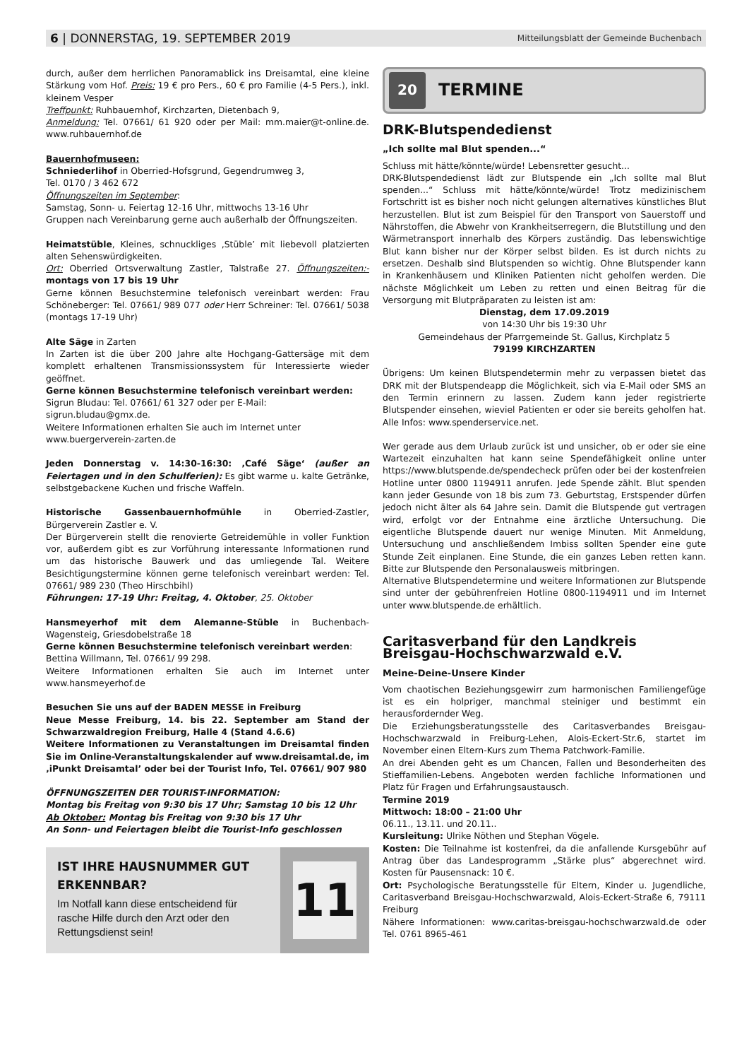6 | DONNERSTAG, 19. SEPTEMBER 2019 Mitteilungsblatt der Gemeinde Buchenbach
durch, außer dem herrlichen Panoramablick ins Dreisamtal, eine kleine Stärkung vom Hof. Preis: 19 € pro Pers., 60 € pro Familie (4-5 Pers.), inkl. kleinem Vesper
Treffpunkt: Ruhbauernhof, Kirchzarten, Dietenbach 9,
Anmeldung: Tel. 07661/ 61 920 oder per Mail: mm.maier@t-online.de. www.ruhbauernhof.de
Bauernhofmuseen:
Schniederlihof in Oberried-Hofsgrund, Gegendrumweg 3,
Tel. 0170 / 3 462 672
Öffnungszeiten im September:
Samstag, Sonn- u. Feiertag 12-16 Uhr, mittwochs 13-16 Uhr
Gruppen nach Vereinbarung gerne auch außerhalb der Öffnungszeiten.
Heimatstüble, Kleines, schnuckliges ‚Stüble’ mit liebevoll platzierten alten Sehenswürdigkeiten.
Ort: Oberried Ortsverwaltung Zastler, Talstraße 27. Öffnungszeiten:- montags von 17 bis 19 Uhr
Gerne können Besuchstermine telefonisch vereinbart werden: Frau Schöneberger: Tel. 07661/ 989 077 oder Herr Schreiner: Tel. 07661/ 5038 (montags 17-19 Uhr)
Alte Säge in Zarten
In Zarten ist die über 200 Jahre alte Hochgang-Gattersäge mit dem komplett erhaltenen Transmissionssystem für Interessierte wieder geöffnet.
Gerne können Besuchstermine telefonisch vereinbart werden:
Sigrun Bludau: Tel. 07661/ 61 327 oder per E-Mail:
sigrun.bludau@gmx.de.
Weitere Informationen erhalten Sie auch im Internet unter
www.buergerverein-zarten.de
Jeden Donnerstag v. 14:30-16:30: ‚Café Säge‘ (außer an Feiertagen und in den Schulferien): Es gibt warme u. kalte Getränke, selbstgebackene Kuchen und frische Waffeln.
Historische Gassenbauernhofmühle in Oberried-Zastler, Bürgerverein Zastler e. V.
Der Bürgerverein stellt die renovierte Getreidemühle in voller Funktion vor, außerdem gibt es zur Vorführung interessante Informationen rund um das historische Bauwerk und das umliegende Tal. Weitere Besichtigungstermine können gerne telefonisch vereinbart werden: Tel. 07661/ 989 230 (Theo Hirschbihl)
Führungen: 17-19 Uhr: Freitag, 4. Oktober, 25. Oktober
Hansmeyerhof mit dem Alemanne-Stüble in Buchenbach-Wagensteig, Griesdobelstraße 18
Gerne können Besuchstermine telefonisch vereinbart werden:
Bettina Willmann, Tel. 07661/ 99 298.
Weitere Informationen erhalten Sie auch im Internet unter www.hansmeyerhof.de
Besuchen Sie uns auf der BADEN MESSE in Freiburg
Neue Messe Freiburg, 14. bis 22. September am Stand der Schwarzwaldregion Freiburg, Halle 4 (Stand 4.6.6)
Weitere Informationen zu Veranstaltungen im Dreisamtal finden Sie im Online-Veranstaltungskalender auf www.dreisamtal.de, im ‚iPunkt Dreisamtal’ oder bei der Tourist Info, Tel. 07661/ 907 980
ÖFFNUNGSZEITEN DER TOURIST-INFORMATION:
Montag bis Freitag von 9:30 bis 17 Uhr; Samstag 10 bis 12 Uhr
Ab Oktober: Montag bis Freitag von 9:30 bis 17 Uhr
An Sonn- und Feiertagen bleibt die Tourist-Info geschlossen
IST IHRE HAUSNUMMER GUT ERKENNBAR?
Im Notfall kann diese entscheidend für rasche Hilfe durch den Arzt oder den Rettungsdienst sein!
11
20
TERMINE
DRK-Blutspendedienst
„Ich sollte mal Blut spenden...“
Schluss mit hätte/könnte/würde! Lebensretter gesucht...
DRK-Blutspendedienst lädt zur Blutspende ein „Ich sollte mal Blut spenden...“ Schluss mit hätte/könnte/würde! Trotz medizinischem Fortschritt ist es bisher noch nicht gelungen alternatives künstliches Blut herzustellen. Blut ist zum Beispiel für den Transport von Sauerstoff und Nährstoffen, die Abwehr von Krankheitserregern, die Blutstillung und den Wärmetransport innerhalb des Körpers zuständig. Das lebenswichtige Blut kann bisher nur der Körper selbst bilden. Es ist durch nichts zu ersetzen. Deshalb sind Blutspenden so wichtig. Ohne Blutspender kann in Krankenhäusern und Kliniken Patienten nicht geholfen werden. Die nächste Möglichkeit um Leben zu retten und einen Beitrag für die Versorgung mit Blutpräparaten zu leisten ist am:
Dienstag, dem 17.09.2019
von 14:30 Uhr bis 19:30 Uhr
Gemeindehaus der Pfarrgemeinde St. Gallus, Kirchplatz 5
79199 KIRCHZARTEN
Übrigens: Um keinen Blutspendetermin mehr zu verpassen bietet das DRK mit der Blutspendeapp die Möglichkeit, sich via E-Mail oder SMS an den Termin erinnern zu lassen. Zudem kann jeder registrierte Blutspender einsehen, wieviel Patienten er oder sie bereits geholfen hat. Alle Infos: www.spenderservice.net.
Wer gerade aus dem Urlaub zurück ist und unsicher, ob er oder sie eine Wartezeit einzuhalten hat kann seine Spendefähigkeit online unter https://www.blutspende.de/spendecheck prüfen oder bei der kostenfreien Hotline unter 0800 1194911 anrufen. Jede Spende zählt. Blut spenden kann jeder Gesunde von 18 bis zum 73. Geburtstag, Erstspender dürfen jedoch nicht älter als 64 Jahre sein. Damit die Blutspende gut vertragen wird, erfolgt vor der Entnahme eine ärztliche Untersuchung. Die eigentliche Blutspende dauert nur wenige Minuten. Mit Anmeldung, Untersuchung und anschließendem Imbiss sollten Spender eine gute Stunde Zeit einplanen. Eine Stunde, die ein ganzes Leben retten kann. Bitte zur Blutspende den Personalausweis mitbringen.
Alternative Blutspendetermine und weitere Informationen zur Blutspende sind unter der gebührenfreien Hotline 0800-1194911 und im Internet unter www.blutspende.de erhältlich.
Caritasverband für den Landkreis Breisgau-Hochschwarzwald e.V.
Meine-Deine-Unsere Kinder
Vom chaotischen Beziehungsgewirr zum harmonischen Familiengefüge ist es ein holpriger, manchmal steiniger und bestimmt ein herausfordernder Weg.
Die Erziehungsberatungsstelle des Caritasverbandes Breisgau-Hochschwarzwald in Freiburg-Lehen, Alois-Eckert-Str.6, startet im November einen Eltern-Kurs zum Thema Patchwork-Familie.
An drei Abenden geht es um Chancen, Fallen und Besonderheiten des Stieffamilien-Lebens. Angeboten werden fachliche Informationen und Platz für Fragen und Erfahrungsaustausch.
Termine 2019
Mittwoch: 18:00 – 21:00 Uhr
06.11., 13.11. und 20.11..
Kursleitung: Ulrike Nöthen und Stephan Vögele.
Kosten: Die Teilnahme ist kostenfrei, da die anfallende Kursgebühr auf Antrag über das Landesprogramm „Stärke plus“ abgerechnet wird. Kosten für Pausensnack: 10 €.
Ort: Psychologische Beratungsstelle für Eltern, Kinder u. Jugendliche, Caritasverband Breisgau-Hochschwarzwald, Alois-Eckert-Straße 6, 79111 Freiburg
Nähere Informationen: www.caritas-breisgau-hochschwarzwald.de oder Tel. 0761 8965-461